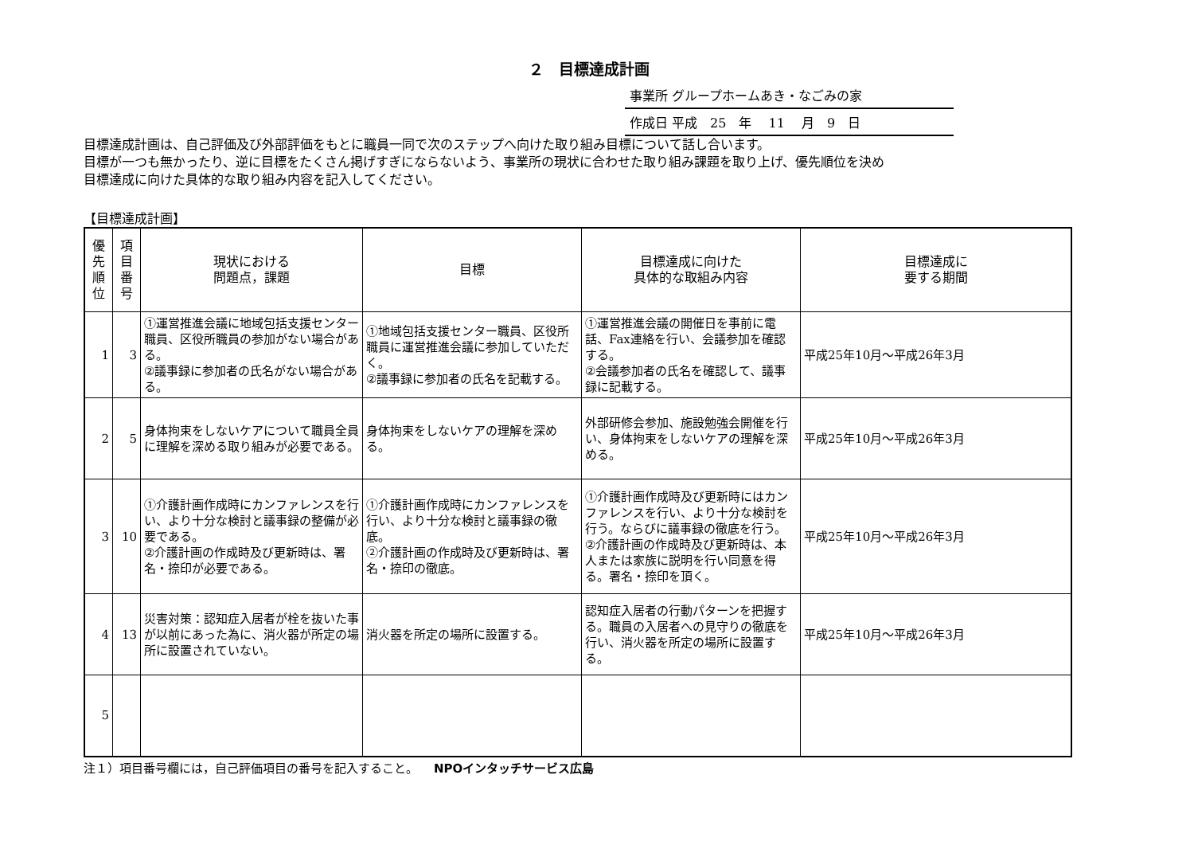２　目標達成計画
事業所 グループホームあき・なごみの家
作成日 平成　25　年　 11 　月　9　日
目標達成計画は、自己評価及び外部評価をもとに職員一同で次のステップへ向けた取り組み目標について話し合います。
目標が一つも無かったり、逆に目標をたくさん掲げすぎにならないよう、事業所の現状に合わせた取り組み課題を取り上げ、優先順位を決め
目標達成に向けた具体的な取り組み内容を記入してください。
【目標達成計画】
| 優先順位 | 項目番号 | 現状における 問題点，課題 | 目標 | 目標達成に向けた 具体的な取組み内容 | 目標達成に 要する期間 |
| --- | --- | --- | --- | --- | --- |
| 1 | 3 | ①運営推進会議に地域包括支援センター職員、区役所職員の参加がない場合がある。 ②議事録に参加者の氏名がない場合がある。 | ①地域包括支援センター職員、区役所職員に運営推進会議に参加していただく。 ②議事録に参加者の氏名を記載する。 | ①運営推進会議の開催日を事前に電話、Fax連絡を行い、会議参加を確認する。 ②会議参加者の氏名を確認して、議事録に記載する。 | 平成25年10月～平成26年3月 |
| 2 | 5 | 身体拘束をしないケアについて職員全員に理解を深める取り組みが必要である。 | 身体拘束をしないケアの理解を深める。 | 外部研修会参加、施設勉強会開催を行い、身体拘束をしないケアの理解を深める。 | 平成25年10月～平成26年3月 |
| 3 | 10 | ①介護計画作成時にカンファレンスを行い、より十分な検討と議事録の整備が必要である。 ②介護計画の作成時及び更新時は、署名・捺印が必要である。 | ①介護計画作成時にカンファレンスを行い、より十分な検討と議事録の徹底。 ②介護計画の作成時及び更新時は、署名・捺印の徹底。 | ①介護計画作成時及び更新時にはカンファレンスを行い、より十分な検討を行う。ならびに議事録の徹底を行う。 ②介護計画の作成時及び更新時は、本人または家族に説明を行い同意を得る。署名・捺印を頂く。 | 平成25年10月～平成26年3月 |
| 4 | 13 | 災害対策：認知症入居者が栓を抜いた事が以前にあった為に、消火器が所定の場所に設置されていない。 | 消火器を所定の場所に設置する。 | 認知症入居者の行動パターンを把握する。職員の入居者への見守りの徹底を行い、消火器を所定の場所に設置する。 | 平成25年10月～平成26年3月 |
| 5 | | | | | |
注１）項目番号欄には，自己評価項目の番号を記入すること。 NPOインタッチサービス広島